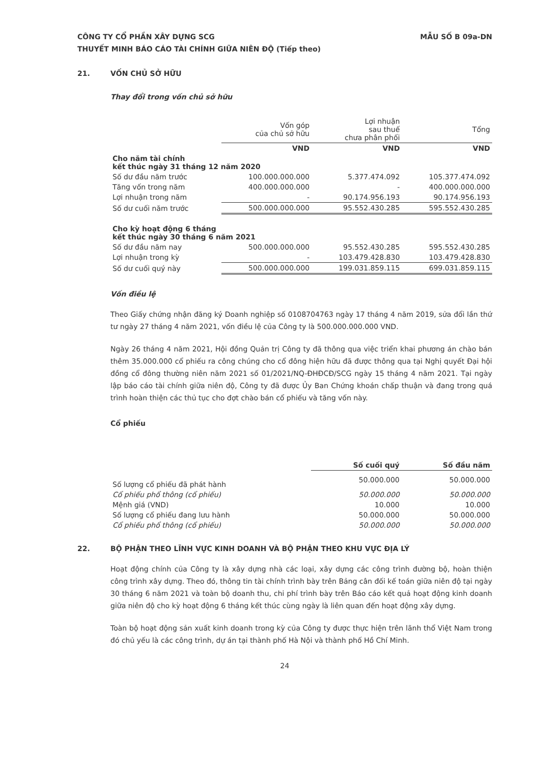CÔNG TY CỔ PHẦN XÂY DỰNG SCG
THUYẾT MINH BÁO CÁO TÀI CHÍNH GIỮA NIÊN ĐỘ (Tiếp theo)
MẪU SỐ B 09a-DN
21. VỐN CHỦ SỞ HỮU
Thay đổi trong vốn chủ sở hữu
| | Vốn góp của chủ sở hữu | Lợi nhuận sau thuế chưa phân phối | Tổng |
| --- | --- | --- | --- |
| | VND | VND | VND |
| Cho năm tài chính kết thúc ngày 31 tháng 12 năm 2020 | | | |
| Số dư đầu năm trước | 100.000.000.000 | 5.377.474.092 | 105.377.474.092 |
| Tăng vốn trong năm | 400.000.000.000 | - | 400.000.000.000 |
| Lợi nhuận trong năm | - | 90.174.956.193 | 90.174.956.193 |
| Số dư cuối năm trước | 500.000.000.000 | 95.552.430.285 | 595.552.430.285 |
| Cho kỳ hoạt động 6 tháng kết thúc ngày 30 tháng 6 năm 2021 | | | |
| Số dư đầu năm nay | 500.000.000.000 | 95.552.430.285 | 595.552.430.285 |
| Lợi nhuận trong kỳ | - | 103.479.428.830 | 103.479.428.830 |
| Số dư cuối quý này | 500.000.000.000 | 199.031.859.115 | 699.031.859.115 |
Vốn điều lệ
Theo Giấy chứng nhận đăng ký Doanh nghiệp số 0108704763 ngày 17 tháng 4 năm 2019, sửa đổi lần thứ tư ngày 27 tháng 4 năm 2021, vốn điều lệ của Công ty là 500.000.000.000 VND.
Ngày 26 tháng 4 năm 2021, Hội đồng Quản trị Công ty đã thông qua việc triển khai phương án chào bán thêm 35.000.000 cổ phiếu ra công chúng cho cổ đông hiện hữu đã được thông qua tại Nghị quyết Đại hội đồng cổ đông thường niên năm 2021 số 01/2021/NQ-ĐHĐCĐ/SCG ngày 15 tháng 4 năm 2021. Tại ngày lập báo cáo tài chính giữa niên độ, Công ty đã được Ủy Ban Chứng khoán chấp thuận và đang trong quá trình hoàn thiện các thủ tục cho đợt chào bán cổ phiếu và tăng vốn này.
Cổ phiếu
| | Số cuối quý | Số đầu năm |
| --- | --- | --- |
| Số lượng cổ phiếu đã phát hành | 50.000.000 | 50.000.000 |
| Cổ phiếu phổ thông (cổ phiếu) | 50.000.000 | 50.000.000 |
| Mệnh giá (VND) | 10.000 | 10.000 |
| Số lượng cổ phiếu đang lưu hành | 50.000.000 | 50.000.000 |
| Cổ phiếu phổ thông (cổ phiếu) | 50.000.000 | 50.000.000 |
22. BỘ PHẬN THEO LĨNH VỰC KINH DOANH VÀ BỘ PHẬN THEO KHU VỰC ĐỊA LÝ
Hoạt động chính của Công ty là xây dựng nhà các loại, xây dựng các công trình đường bộ, hoàn thiện công trình xây dựng. Theo đó, thông tin tài chính trình bày trên Bảng cân đối kế toán giữa niên độ tại ngày 30 tháng 6 năm 2021 và toàn bộ doanh thu, chi phí trình bày trên Báo cáo kết quả hoạt động kinh doanh giữa niên độ cho kỳ hoạt động 6 tháng kết thúc cùng ngày là liên quan đến hoạt động xây dựng.
Toàn bộ hoạt động sản xuất kinh doanh trong kỳ của Công ty được thực hiện trên lãnh thổ Việt Nam trong đó chủ yếu là các công trình, dự án tại thành phố Hà Nội và thành phố Hồ Chí Minh.
24